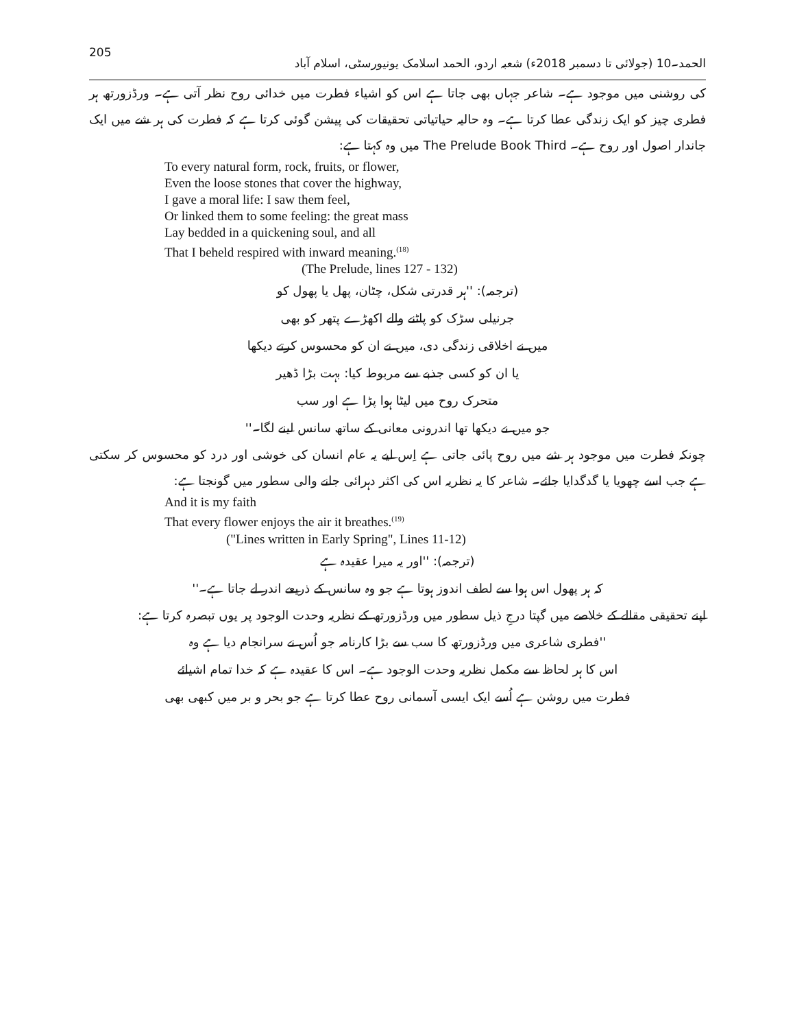205 الحمد۔10 (جولائی تا دسمبر 2018ء) شعبہ اردو، الحمد اسلامک یونیورسٹی، اسلام آباد
کی روشنی میں موجود ہے۔ شاعر جہاں بھی جاتا ہے اس کو اشیاء فطرت میں خدائی روح نظر آتی ہے۔ ورڈزورتھ ہر فطری چیز کو ایک زندگی عطا کرتا ہے۔ وہ حالیہ حیاتیاتی تحقیقات کی پیشن گوئی کرتا ہے کہ فطرت کی ہر شے میں ایک جاندار اصول اور روح ہے۔ The Prelude Book Third میں وہ کہتا ہے:
To every natural form, rock, fruits, or flower,
Even the loose stones that cover the highway,
I gave a moral life: I saw them feel,
Or linked them to some feeling: the great mass
Lay bedded in a quickening soul, and all
That I beheld respired with inward meaning.<sup>(18)</sup>
(The Prelude, lines 127 - 132)
(ترجمہ): ''ہر قدرتی شکل، چٹان، پھل یا پھول کو
جرنیلی سڑک کو پاٹنے والے اکھڑے پتھر کو بھی
میں نے اخلاقی زندگی دی، میں نے ان کو محسوس کرتے دیکھا
یا ان کو کسی جذبے سے مربوط کیا: بہت بڑا ڈھیر
متحرک روح میں لیٹا ہوا پڑا ہے اور سب
جو میں نے دیکھا تھا اندرونی معانی کے ساتھ سانس لینے لگا۔''
چونکہ فطرت میں موجود ہر شے میں روح پائی جاتی ہے اِس لیے یہ عام انسان کی خوشی اور درد کو محسوس کر سکتی ہے جب اسے چھویا یا گدگدایا جائے۔ شاعر کا یہ نظریہ اس کی اکثر دہرائی جانے والی سطور میں گونجتا ہے:
And it is my faith
That every flower enjoys the air it breathes.<sup>(19)</sup>
("Lines written in Early Spring", Lines 11-12)
(ترجمہ): ''اور یہ میرا عقیدہ ہے
کہ ہر پھول اس ہوا سے لطف اندوز ہوتا ہے جو وہ سانس کے ذریعے اندر لے جاتا ہے۔''
اپنے تحقیقی مقالے کے خلاصے میں گپتا درجِ ذیل سطور میں ورڈزورتھ کے نظریہ وحدت الوجود پر یوں تبصرہ کرتا ہے:
''فطری شاعری میں ورڈزورتھ کا سب سے بڑا کارنامہ جو اُس نے سرانجام دیا ہے وہ
اس کا ہر لحاظ سے مکمل نظریہ وحدت الوجود ہے۔ اس کا عقیدہ ہے کہ خدا تمام اشیائے
فطرت میں روشن ہے اُسے ایک ایسی آسمانی روح عطا کرتا ہے جو بحر و بر میں کبھی بھی